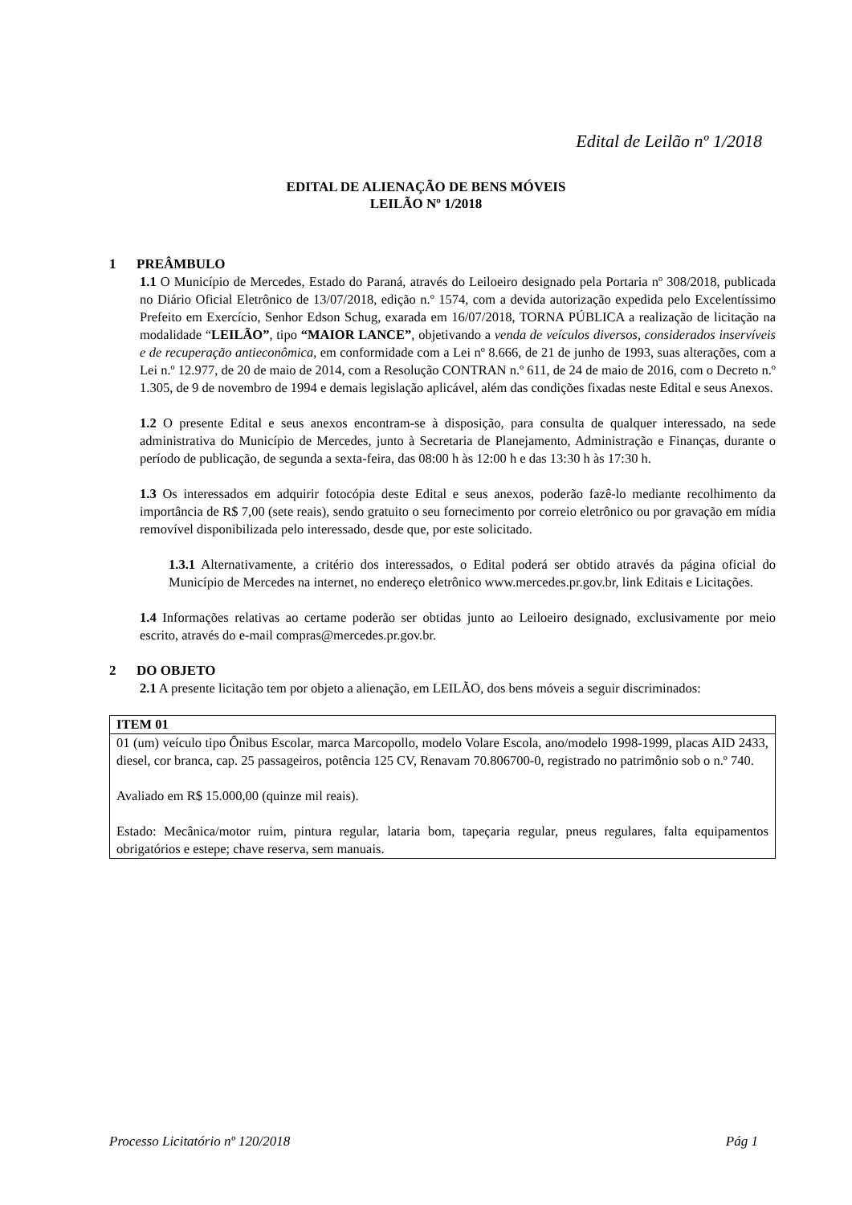Edital de Leilão nº 1/2018
EDITAL DE ALIENAÇÃO DE BENS MÓVEIS
LEILÃO Nº 1/2018
1 PREÂMBULO
1.1 O Município de Mercedes, Estado do Paraná, através do Leiloeiro designado pela Portaria nº 308/2018, publicada no Diário Oficial Eletrônico de 13/07/2018, edição n.º 1574, com a devida autorização expedida pelo Excelentíssimo Prefeito em Exercício, Senhor Edson Schug, exarada em 16/07/2018, TORNA PÚBLICA a realização de licitação na modalidade “LEILÃO”, tipo “MAIOR LANCE”, objetivando a venda de veículos diversos, considerados inservíveis e de recuperação antieconômica, em conformidade com a Lei nº 8.666, de 21 de junho de 1993, suas alterações, com a Lei n.º 12.977, de 20 de maio de 2014, com a Resolução CONTRAN n.º 611, de 24 de maio de 2016, com o Decreto n.º 1.305, de 9 de novembro de 1994 e demais legislação aplicável, além das condições fixadas neste Edital e seus Anexos.
1.2 O presente Edital e seus anexos encontram-se à disposição, para consulta de qualquer interessado, na sede administrativa do Município de Mercedes, junto à Secretaria de Planejamento, Administração e Finanças, durante o período de publicação, de segunda a sexta-feira, das 08:00 h às 12:00 h e das 13:30 h às 17:30 h.
1.3 Os interessados em adquirir fotocópia deste Edital e seus anexos, poderão fazê-lo mediante recolhimento da importância de R$ 7,00 (sete reais), sendo gratuito o seu fornecimento por correio eletrônico ou por gravação em mídia removível disponibilizada pelo interessado, desde que, por este solicitado.
1.3.1 Alternativamente, a critério dos interessados, o Edital poderá ser obtido através da página oficial do Município de Mercedes na internet, no endereço eletrônico www.mercedes.pr.gov.br, link Editais e Licitações.
1.4 Informações relativas ao certame poderão ser obtidas junto ao Leiloeiro designado, exclusivamente por meio escrito, através do e-mail compras@mercedes.pr.gov.br.
2 DO OBJETO
2.1 A presente licitação tem por objeto a alienação, em LEILÃO, dos bens móveis a seguir discriminados:
| ITEM 01 |
| --- |
| 01 (um) veículo tipo Ônibus Escolar, marca Marcopollo, modelo Volare Escola, ano/modelo 1998-1999, placas AID 2433, diesel, cor branca, cap. 25 passageiros, potência 125 CV, Renavam 70.806700-0, registrado no patrimônio sob o n.º 740. Avaliado em R$ 15.000,00 (quinze mil reais). Estado: Mecânica/motor ruim, pintura regular, lataria bom, tapeçaria regular, pneus regulares, falta equipamentos obrigatórios e estepe; chave reserva, sem manuais. |
Processo Licitatório nº 120/2018 Pág 1